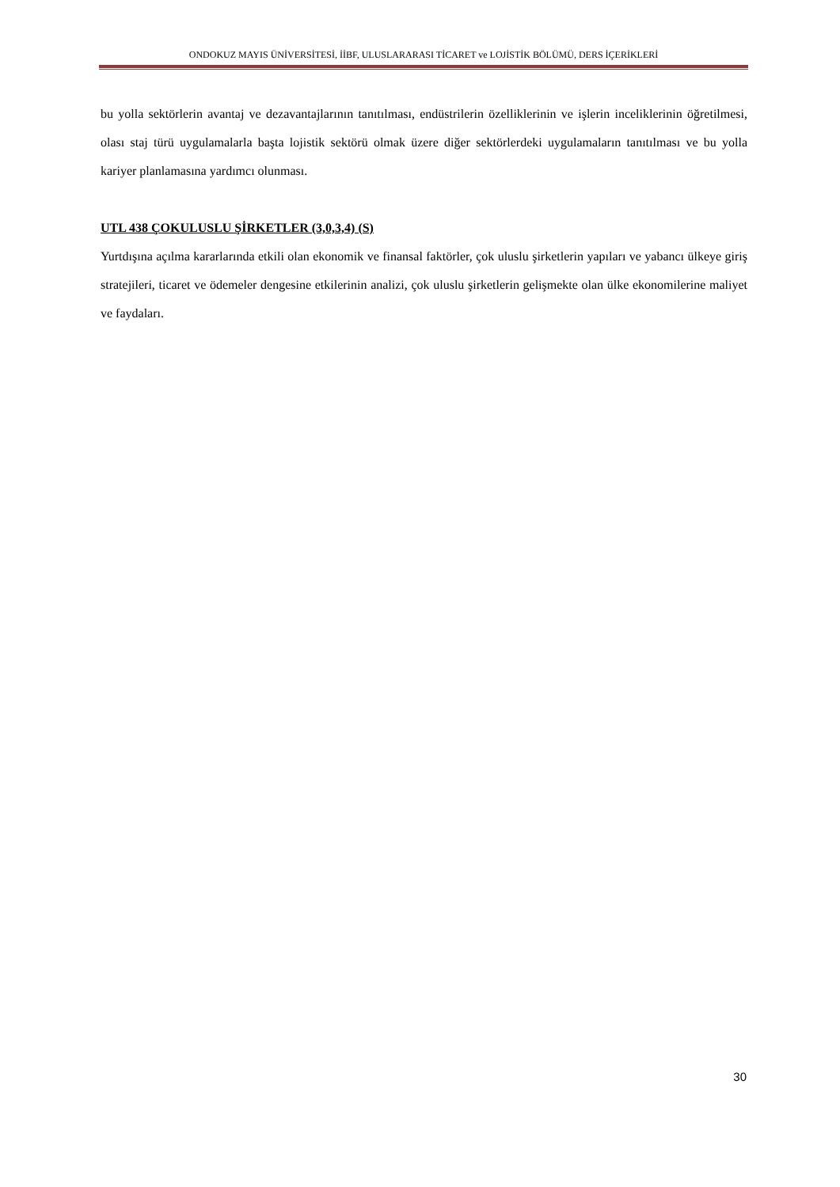ONDOKUZ MAYIS ÜNİVERSİTESİ, İİBF, ULUSLARARASI TİCARET ve LOJİSTİK BÖLÜMÜ, DERS İÇERİKLERİ
bu yolla sektörlerin avantaj ve dezavantajlarının tanıtılması, endüstrilerin özelliklerinin ve işlerin inceliklerinin öğretilmesi, olası staj türü uygulamalarla başta lojistik sektörü olmak üzere diğer sektörlerdeki uygulamaların tanıtılması ve bu yolla kariyer planlamasına yardımcı olunması.
UTL 438 ÇOKULUSLU ŞİRKETLER (3,0,3,4) (S)
Yurtdışına açılma kararlarında etkili olan ekonomik ve finansal faktörler, çok uluslu şirketlerin yapıları ve yabancı ülkeye giriş stratejileri, ticaret ve ödemeler dengesine etkilerinin analizi, çok uluslu şirketlerin gelişmekte olan ülke ekonomilerine maliyet ve faydaları.
30